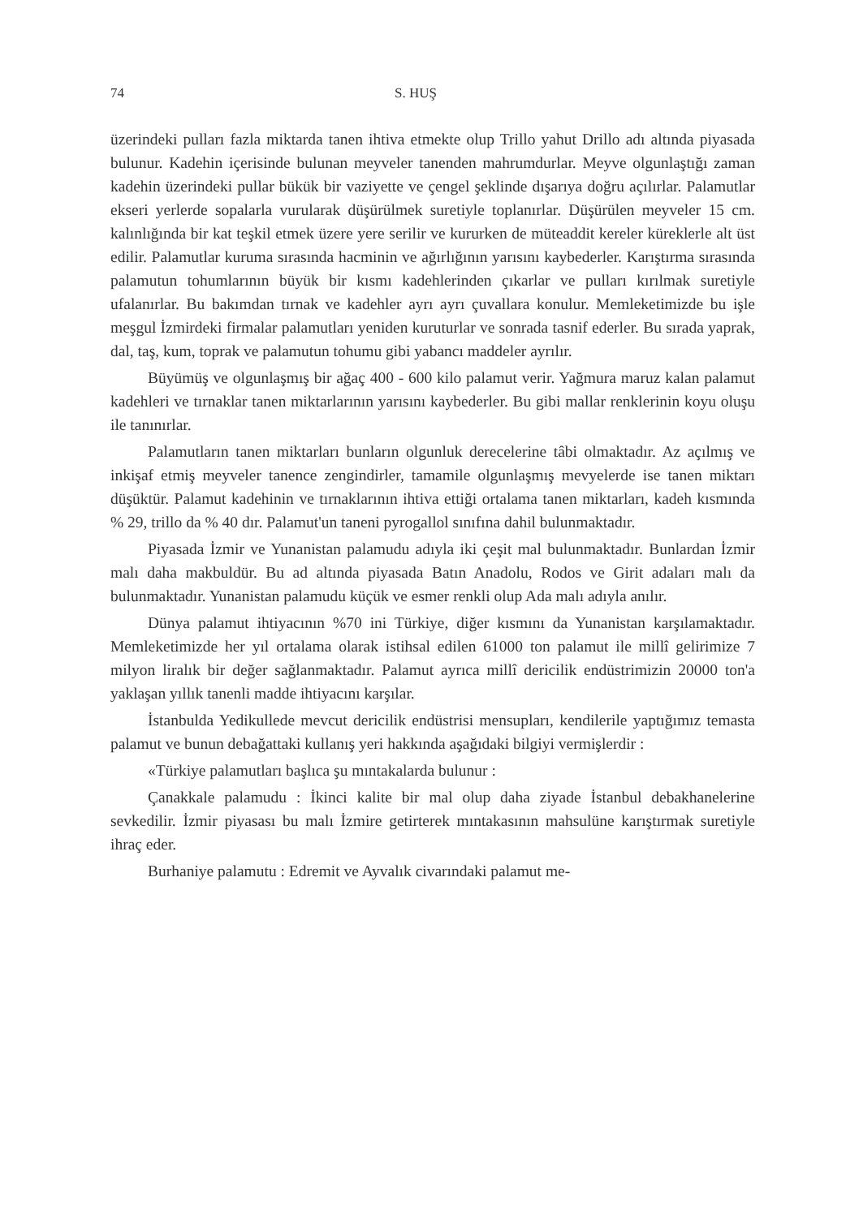74 S. HUŞ
üzerindeki pulları fazla miktarda tanen ihtiva etmekte olup Trillo yahut Drillo adı altında piyasada bulunur. Kadehin içerisinde bulunan meyveler tanenden mahrumdurlar. Meyve olgunlaştığı zaman kadehin üzerindeki pullar bükük bir vaziyette ve çengel şeklinde dışarıya doğru açılırlar. Palamutlar ekseri yerlerde sopalarla vurularak düşürülmek suretiyle toplanırlar. Düşürülen meyveler 15 cm. kalınlığında bir kat teşkil etmek üzere yere serilir ve kururken de müteaddit kereler küreklerle alt üst edilir. Palamutlar kuruma sırasında hacminin ve ağırlığının yarısını kaybederler. Karıştırma sırasında palamutun tohumlarının büyük bir kısmı kadehlerinden çıkarlar ve pulları kırılmak suretiyle ufalanırlar. Bu bakımdan tırnak ve kadehler ayrı ayrı çuvallara konulur. Memleketimizde bu işle meşgul İzmirdeki firmalar palamutları yeniden kuruturlar ve sonrada tasnif ederler. Bu sırada yaprak, dal, taş, kum, toprak ve palamutun tohumu gibi yabancı maddeler ayrılır.
Büyümüş ve olgunlaşmış bir ağaç 400 - 600 kilo palamut verir. Yağmura maruz kalan palamut kadehleri ve tırnaklar tanen miktarlarının yarısını kaybederler. Bu gibi mallar renklerinin koyu oluşu ile tanınırlar.
Palamutların tanen miktarları bunların olgunluk derecelerine tâbi olmaktadır. Az açılmış ve inkişaf etmiş meyveler tanence zengindirler, tamamile olgunlaşmış mevyelerde ise tanen miktarı düşüktür. Palamut kadehinin ve tırnaklarının ihtiva ettiği ortalama tanen miktarları, kadeh kısmında % 29, trillo da % 40 dır. Palamut'un taneni pyrogallol sınıfına dahil bulunmaktadır.
Piyasada İzmir ve Yunanistan palamudu adıyla iki çeşit mal bulunmaktadır. Bunlardan İzmir malı daha makbuldür. Bu ad altında piyasada Batın Anadolu, Rodos ve Girit adaları malı da bulunmaktadır. Yunanistan palamudu küçük ve esmer renkli olup Ada malı adıyla anılır.
Dünya palamut ihtiyacının %70 ini Türkiye, diğer kısmını da Yunanistan karşılamaktadır. Memleketimizde her yıl ortalama olarak istihsal edilen 61000 ton palamut ile millî gelirimize 7 milyon liralık bir değer sağlanmaktadır. Palamut ayrıca millî dericilik endüstrimizin 20000 ton'a yaklaşan yıllık tanenli madde ihtiyacını karşılar.
İstanbulda Yedikullede mevcut dericilik endüstrisi mensupları, kendilerile yaptığımız temasta palamut ve bunun debağattaki kullanış yeri hakkında aşağıdaki bilgiyi vermişlerdir :
«Türkiye palamutları başlıca şu mıntakalarda bulunur :
Çanakkale palamudu : İkinci kalite bir mal olup daha ziyade İstanbul debakhanelerine sevkedilir. İzmir piyasası bu malı İzmire getirterek mıntakasının mahsulüne karıştırmak suretiyle ihraç eder.
Burhaniye palamutu : Edremit ve Ayvalık civarındaki palamut me-